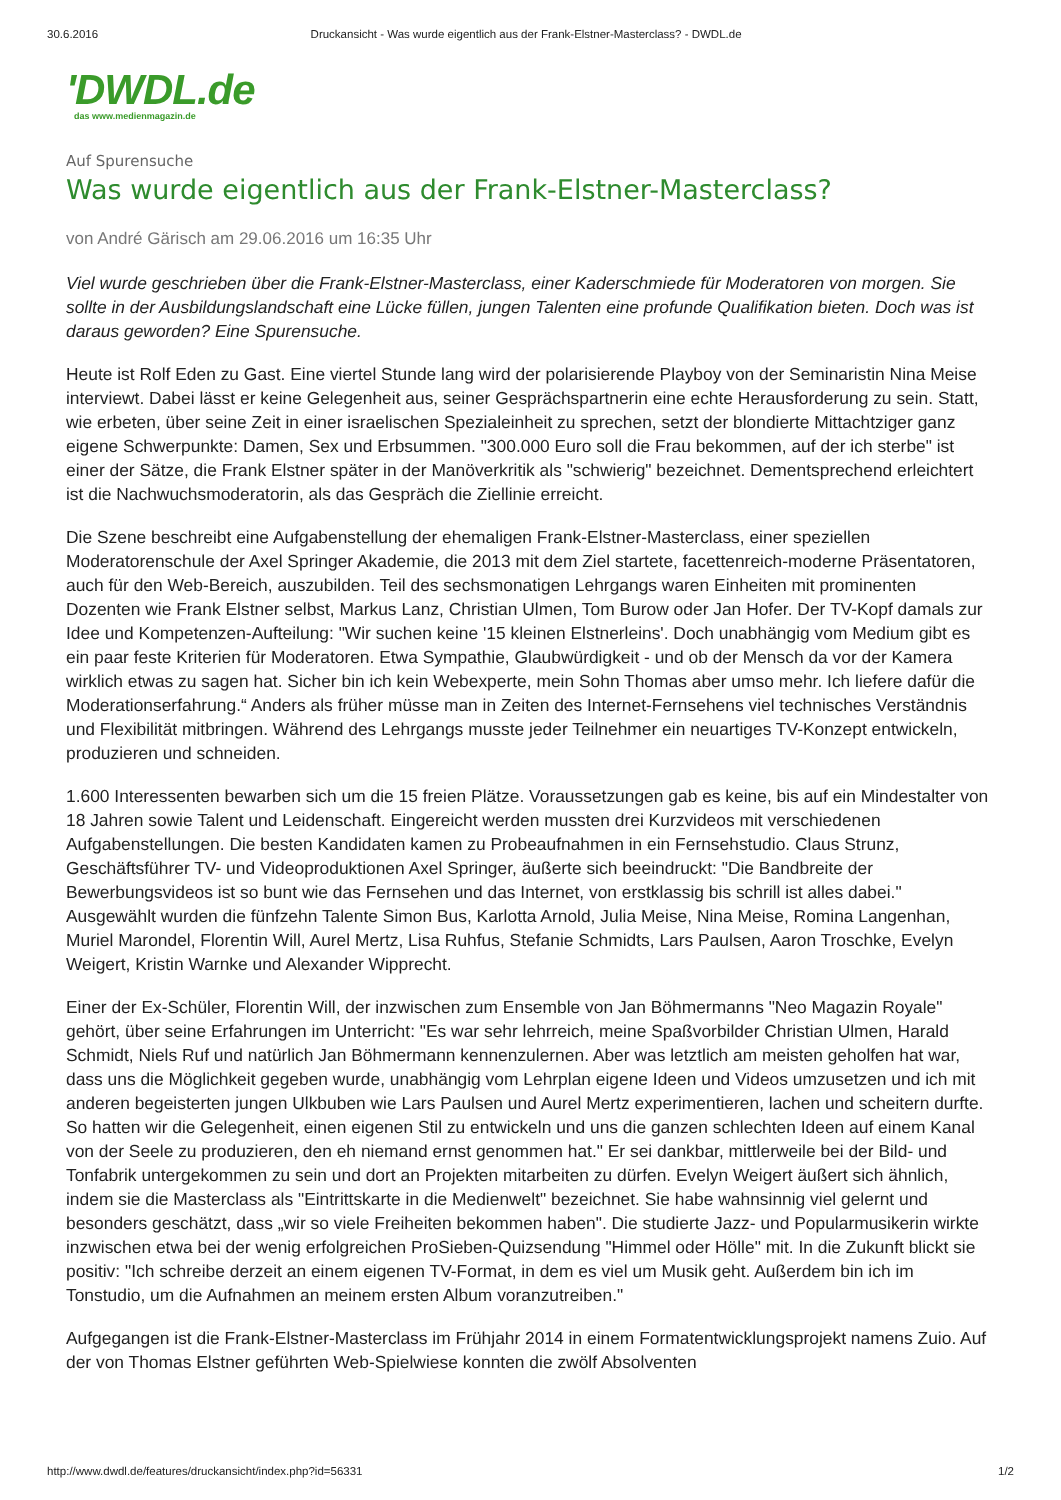30.6.2016 Druckansicht - Was wurde eigentlich aus der Frank-Elstner-Masterclass? - DWDL.de
'DWDL.de
das www.medienmagazin.de
Auf Spurensuche
Was wurde eigentlich aus der Frank-Elstner-Masterclass?
von André Gärisch am 29.06.2016 um 16:35 Uhr
Viel wurde geschrieben über die Frank-Elstner-Masterclass, einer Kaderschmiede für Moderatoren von morgen. Sie sollte in der Ausbildungslandschaft eine Lücke füllen, jungen Talenten eine profunde Qualifikation bieten. Doch was ist daraus geworden? Eine Spurensuche.
Heute ist Rolf Eden zu Gast. Eine viertel Stunde lang wird der polarisierende Playboy von der Seminaristin Nina Meise interviewt. Dabei lässt er keine Gelegenheit aus, seiner Gesprächspartnerin eine echte Herausforderung zu sein. Statt, wie erbeten, über seine Zeit in einer israelischen Spezialeinheit zu sprechen, setzt der blondierte Mittachtziger ganz eigene Schwerpunkte: Damen, Sex und Erbsummen. "300.000 Euro soll die Frau bekommen, auf der ich sterbe" ist einer der Sätze, die Frank Elstner später in der Manöverkritik als "schwierig" bezeichnet. Dementsprechend erleichtert ist die Nachwuchsmoderatorin, als das Gespräch die Ziellinie erreicht.
Die Szene beschreibt eine Aufgabenstellung der ehemaligen Frank-Elstner-Masterclass, einer speziellen Moderatorenschule der Axel Springer Akademie, die 2013 mit dem Ziel startete, facettenreich-moderne Präsentatoren, auch für den Web-Bereich, auszubilden. Teil des sechsmonatigen Lehrgangs waren Einheiten mit prominenten Dozenten wie Frank Elstner selbst, Markus Lanz, Christian Ulmen, Tom Burow oder Jan Hofer. Der TV-Kopf damals zur Idee und Kompetenzen-Aufteilung: "Wir suchen keine '15 kleinen Elstnerleins'. Doch unabhängig vom Medium gibt es ein paar feste Kriterien für Moderatoren. Etwa Sympathie, Glaubwürdigkeit - und ob der Mensch da vor der Kamera wirklich etwas zu sagen hat. Sicher bin ich kein Webexperte, mein Sohn Thomas aber umso mehr. Ich liefere dafür die Moderationserfahrung.“ Anders als früher müsse man in Zeiten des Internet-Fernsehens viel technisches Verständnis und Flexibilität mitbringen. Während des Lehrgangs musste jeder Teilnehmer ein neuartiges TV-Konzept entwickeln, produzieren und schneiden.
1.600 Interessenten bewarben sich um die 15 freien Plätze. Voraussetzungen gab es keine, bis auf ein Mindestalter von 18 Jahren sowie Talent und Leidenschaft. Eingereicht werden mussten drei Kurzvideos mit verschiedenen Aufgabenstellungen. Die besten Kandidaten kamen zu Probeaufnahmen in ein Fernsehstudio. Claus Strunz, Geschäftsführer TV- und Videoproduktionen Axel Springer, äußerte sich beeindruckt: "Die Bandbreite der Bewerbungsvideos ist so bunt wie das Fernsehen und das Internet, von erstklassig bis schrill ist alles dabei." Ausgewählt wurden die fünfzehn Talente Simon Bus, Karlotta Arnold, Julia Meise, Nina Meise, Romina Langenhan, Muriel Marondel, Florentin Will, Aurel Mertz, Lisa Ruhfus, Stefanie Schmidts, Lars Paulsen, Aaron Troschke, Evelyn Weigert, Kristin Warnke und Alexander Wipprecht.
Einer der Ex-Schüler, Florentin Will, der inzwischen zum Ensemble von Jan Böhmermanns "Neo Magazin Royale" gehört, über seine Erfahrungen im Unterricht: "Es war sehr lehrreich, meine Spaßvorbilder Christian Ulmen, Harald Schmidt, Niels Ruf und natürlich Jan Böhmermann kennenzulernen. Aber was letztlich am meisten geholfen hat war, dass uns die Möglichkeit gegeben wurde, unabhängig vom Lehrplan eigene Ideen und Videos umzusetzen und ich mit anderen begeisterten jungen Ulkbuben wie Lars Paulsen und Aurel Mertz experimentieren, lachen und scheitern durfte. So hatten wir die Gelegenheit, einen eigenen Stil zu entwickeln und uns die ganzen schlechten Ideen auf einem Kanal von der Seele zu produzieren, den eh niemand ernst genommen hat." Er sei dankbar, mittlerweile bei der Bild- und Tonfabrik untergekommen zu sein und dort an Projekten mitarbeiten zu dürfen. Evelyn Weigert äußert sich ähnlich, indem sie die Masterclass als "Eintrittskarte in die Medienwelt" bezeichnet. Sie habe wahnsinnig viel gelernt und besonders geschätzt, dass „wir so viele Freiheiten bekommen haben". Die studierte Jazz- und Popularmusikerin wirkte inzwischen etwa bei der wenig erfolgreichen ProSieben-Quizsendung "Himmel oder Hölle" mit. In die Zukunft blickt sie positiv: "Ich schreibe derzeit an einem eigenen TV-Format, in dem es viel um Musik geht. Außerdem bin ich im Tonstudio, um die Aufnahmen an meinem ersten Album voranzutreiben."
Aufgegangen ist die Frank-Elstner-Masterclass im Frühjahr 2014 in einem Formatentwicklungsprojekt namens Zuio. Auf der von Thomas Elstner geführten Web-Spielwiese konnten die zwölf Absolventen
http://www.dwdl.de/features/druckansicht/index.php?id=56331 1/2